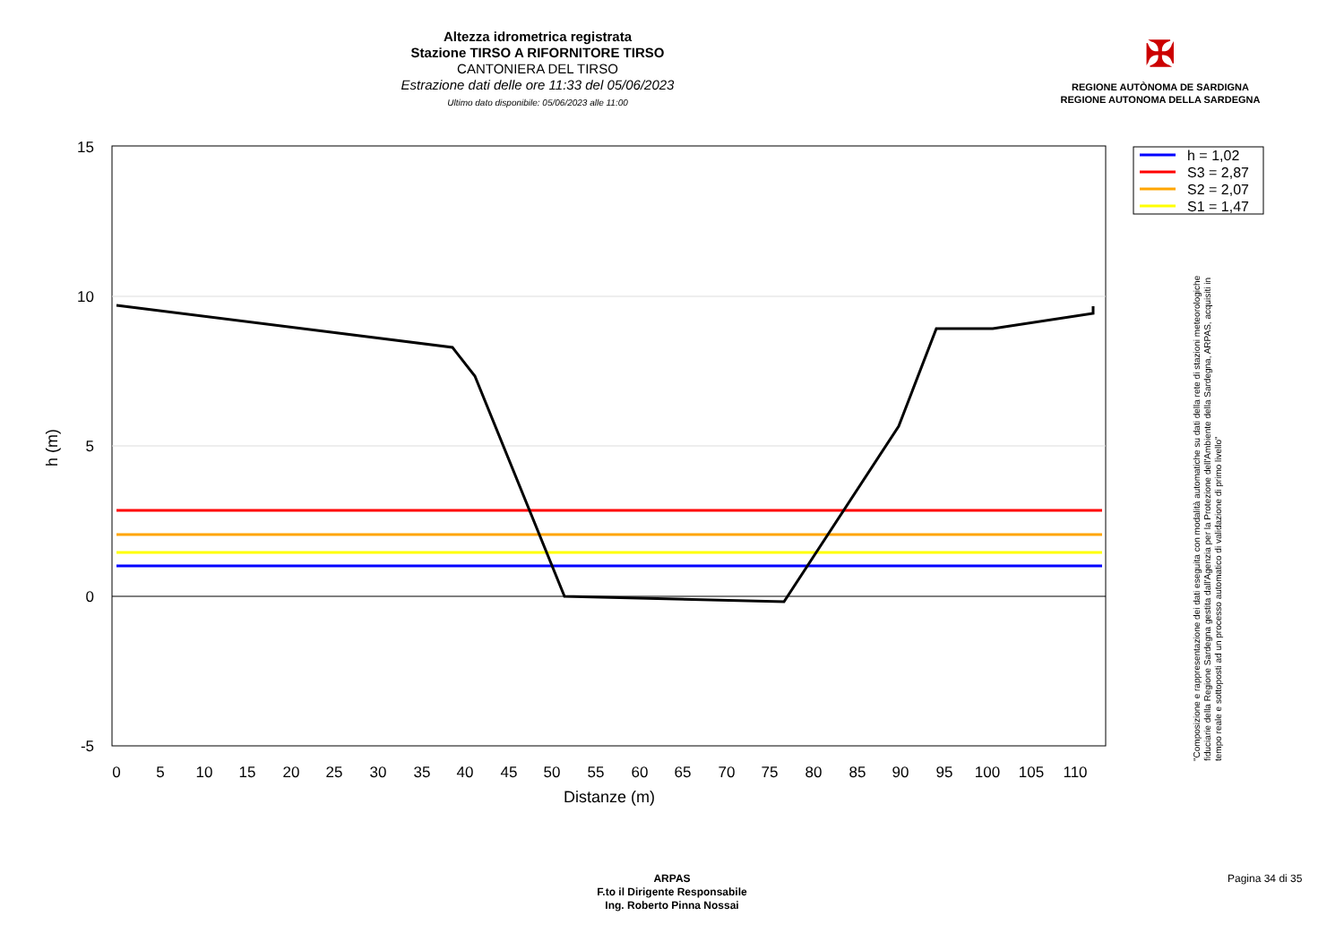Altezza idrometrica registrata
Stazione TIRSO A RIFORNITORE TIRSO
CANTONIERA DEL TIRSO
Estrazione dati delle ore 11:33 del 05/06/2023
Ultimo dato disponibile: 05/06/2023 alle 11:00
✠
REGIONE AUTÒNOMA DE SARDIGNA
REGIONE AUTONOMA DELLA SARDEGNA
15
10
5
0
-5
0
5
10
15
20
25
30
35
40
45
50
55
60
65
70
75
80
85
90
95
100
105
110
Distanze (m)
h (m)
h = 1,02
S3 = 2,87
S2 = 2,07
S1 = 1,47
"Composizione e rappresentazione dei dati eseguita con modalità automatiche su dati della rete di stazioni meteorologiche fiduciarie della Regione Sardegna gestita dall'Agenzia per la Protezione dell'Ambiente della Sardegna, ARPAS, acquisiti in tempo reale e sottoposti ad un processo automatico di validazione di primo livello"
ARPAS
F.to il Dirigente Responsabile
Ing. Roberto Pinna Nossai
Pagina 34 di 35